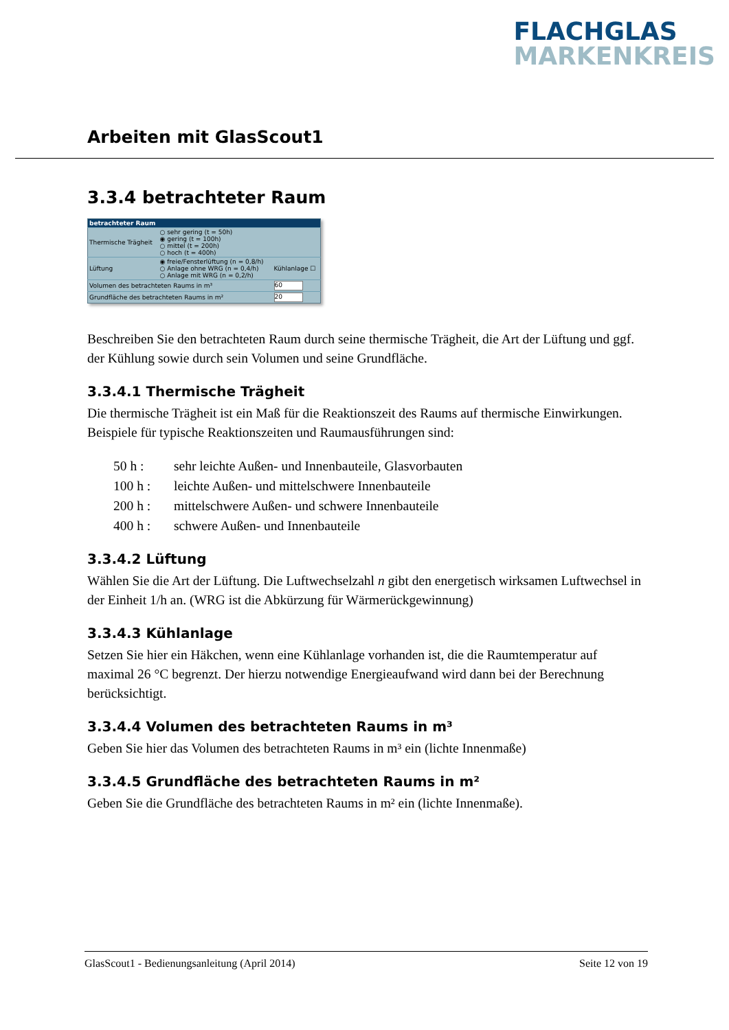FLACHGLAS
MARKENKREIS
Arbeiten mit GlasScout1
3.3.4 betrachteter Raum
| betrachteter Raum | | |
| --- | --- | --- |
| Thermische Trägheit | ○ sehr gering (t = 50h) ◉ gering (t = 100h) ○ mittel (t = 200h) ○ hoch (t = 400h) | |
| Lüftung | ◉ freie/Fensterlüftung (n = 0,8/h) ○ Anlage ohne WRG (n = 0,4/h) ○ Anlage mit WRG (n = 0,2/h) | Kühlanlage ☐ |
| Volumen des betrachteten Raums in m³ | | 60 |
| Grundfläche des betrachteten Raums in m² | | 20 |
Beschreiben Sie den betrachteten Raum durch seine thermische Trägheit, die Art der Lüftung und ggf. der Kühlung sowie durch sein Volumen und seine Grundfläche.
3.3.4.1 Thermische Trägheit
Die thermische Trägheit ist ein Maß für die Reaktionszeit des Raums auf thermische Einwirkungen. Beispiele für typische Reaktionszeiten und Raumausführungen sind:
| 50 h : | sehr leichte Außen- und Innenbauteile, Glasvorbauten |
| 100 h : | leichte Außen- und mittelschwere Innenbauteile |
| 200 h : | mittelschwere Außen- und schwere Innenbauteile |
| 400 h : | schwere Außen- und Innenbauteile |
3.3.4.2 Lüftung
Wählen Sie die Art der Lüftung. Die Luftwechselzahl n gibt den energetisch wirksamen Luftwechsel in der Einheit 1/h an. (WRG ist die Abkürzung für Wärmerückgewinnung)
3.3.4.3 Kühlanlage
Setzen Sie hier ein Häkchen, wenn eine Kühlanlage vorhanden ist, die die Raumtemperatur auf maximal 26 °C begrenzt. Der hierzu notwendige Energieaufwand wird dann bei der Berechnung berücksichtigt.
3.3.4.4 Volumen des betrachteten Raums in m³
Geben Sie hier das Volumen des betrachteten Raums in m³ ein (lichte Innenmaße)
3.3.4.5 Grundfläche des betrachteten Raums in m²
Geben Sie die Grundfläche des betrachteten Raums in m² ein (lichte Innenmaße).
GlasScout1 - Bedienungsanleitung (April 2014) Seite 12 von 19